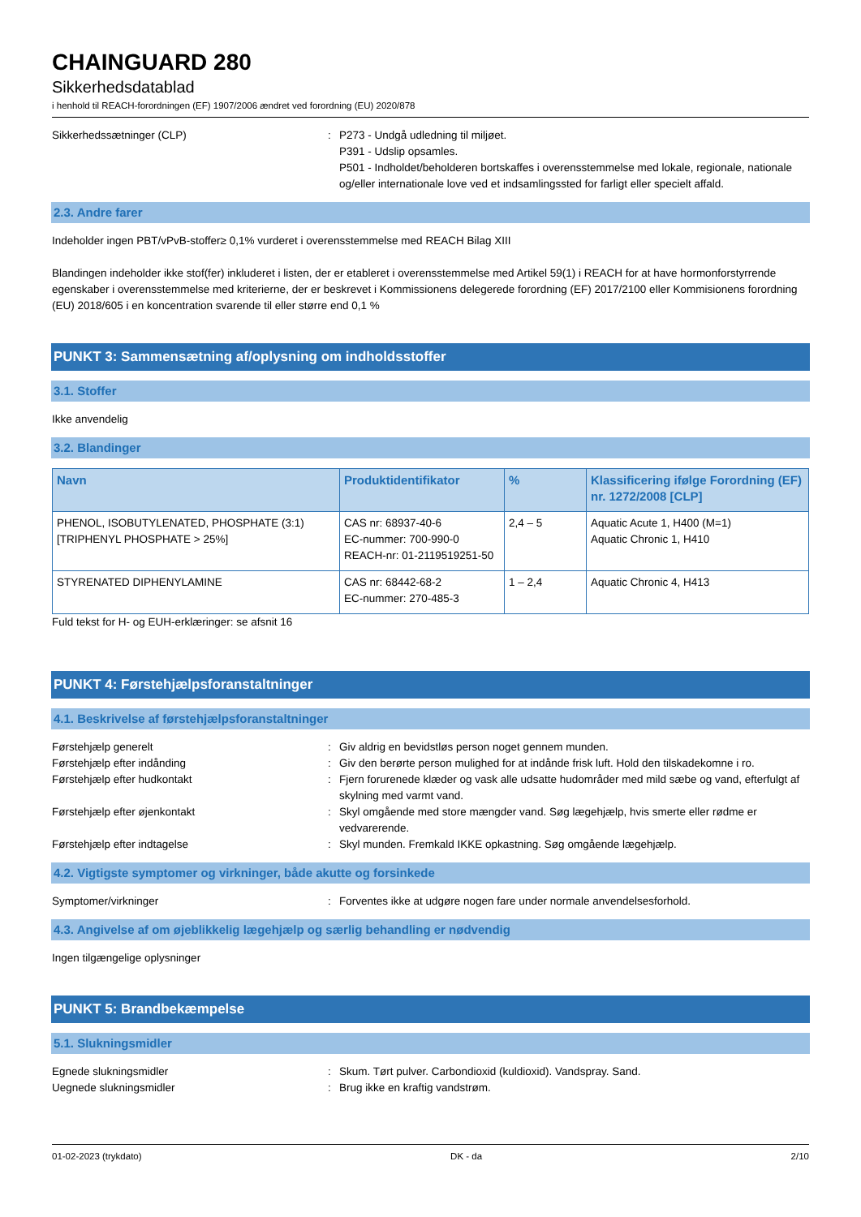CHAINGUARD 280
Sikkerhedsdatablad
i henhold til REACH-forordningen (EF) 1907/2006 ændret ved forordning (EU) 2020/878
Sikkerhedssætninger (CLP) : P273 - Undgå udledning til miljøet.
P391 - Udslip opsamles.
P501 - Indholdet/beholderen bortskaffes i overensstemmelse med lokale, regionale, nationale og/eller internationale love ved et indsamlingssted for farligt eller specielt affald.
2.3. Andre farer
Indeholder ingen PBT/vPvB-stoffer≥ 0,1% vurderet i overensstemmelse med REACH Bilag XIII
Blandingen indeholder ikke stof(fer) inkluderet i listen, der er etableret i overensstemmelse med Artikel 59(1) i REACH for at have hormonforstyrrende egenskaber i overensstemmelse med kriterierne, der er beskrevet i Kommissionens delegerede forordning (EF) 2017/2100 eller Kommisionens forordning (EU) 2018/605 i en koncentration svarende til eller større end 0,1 %
PUNKT 3: Sammensætning af/oplysning om indholdsstoffer
3.1. Stoffer
Ikke anvendelig
3.2. Blandinger
| Navn | Produktidentifikator | % | Klassificering ifølge Forordning (EF) nr. 1272/2008 [CLP] |
| --- | --- | --- | --- |
| PHENOL, ISOBUTYLENATED, PHOSPHATE (3:1)[TRIPHENYL PHOSPHATE > 25%] | CAS nr: 68937-40-6 EC-nummer: 700-990-0 REACH-nr: 01-2119519251-50 | 2,4 – 5 | Aquatic Acute 1, H400 (M=1) Aquatic Chronic 1, H410 |
| STYRENATED DIPHENYLAMINE | CAS nr: 68442-68-2 EC-nummer: 270-485-3 | 1 – 2,4 | Aquatic Chronic 4, H413 |
Fuld tekst for H- og EUH-erklæringer: se afsnit 16
PUNKT 4: Førstehjælpsforanstaltninger
4.1. Beskrivelse af førstehjælpsforanstaltninger
Førstehjælp generelt : Giv aldrig en bevidstløs person noget gennem munden.
Førstehjælp efter indånding : Giv den berørte person mulighed for at indånde frisk luft. Hold den tilskadekomne i ro.
Førstehjælp efter hudkontakt : Fjern forurenede klæder og vask alle udsatte hudområder med mild sæbe og vand, efterfulgt af skylning med varmt vand.
Førstehjælp efter øjenkontakt : Skyl omgående med store mængder vand. Søg lægehjælp, hvis smerte eller rødme er vedvarerende.
Førstehjælp efter indtagelse : Skyl munden. Fremkald IKKE opkastning. Søg omgående lægehjælp.
4.2. Vigtigste symptomer og virkninger, både akutte og forsinkede
Symptomer/virkninger : Forventes ikke at udgøre nogen fare under normale anvendelsesforhold.
4.3. Angivelse af om øjeblikkelig lægehjælp og særlig behandling er nødvendig
Ingen tilgængelige oplysninger
PUNKT 5: Brandbekæmpelse
5.1. Slukningsmidler
Egnede slukningsmidler : Skum. Tørt pulver. Carbondioxid (kuldioxid). Vandspray. Sand.
Uegnede slukningsmidler : Brug ikke en kraftig vandstrøm.
01-02-2023 (trykdato) DK - da 2/10